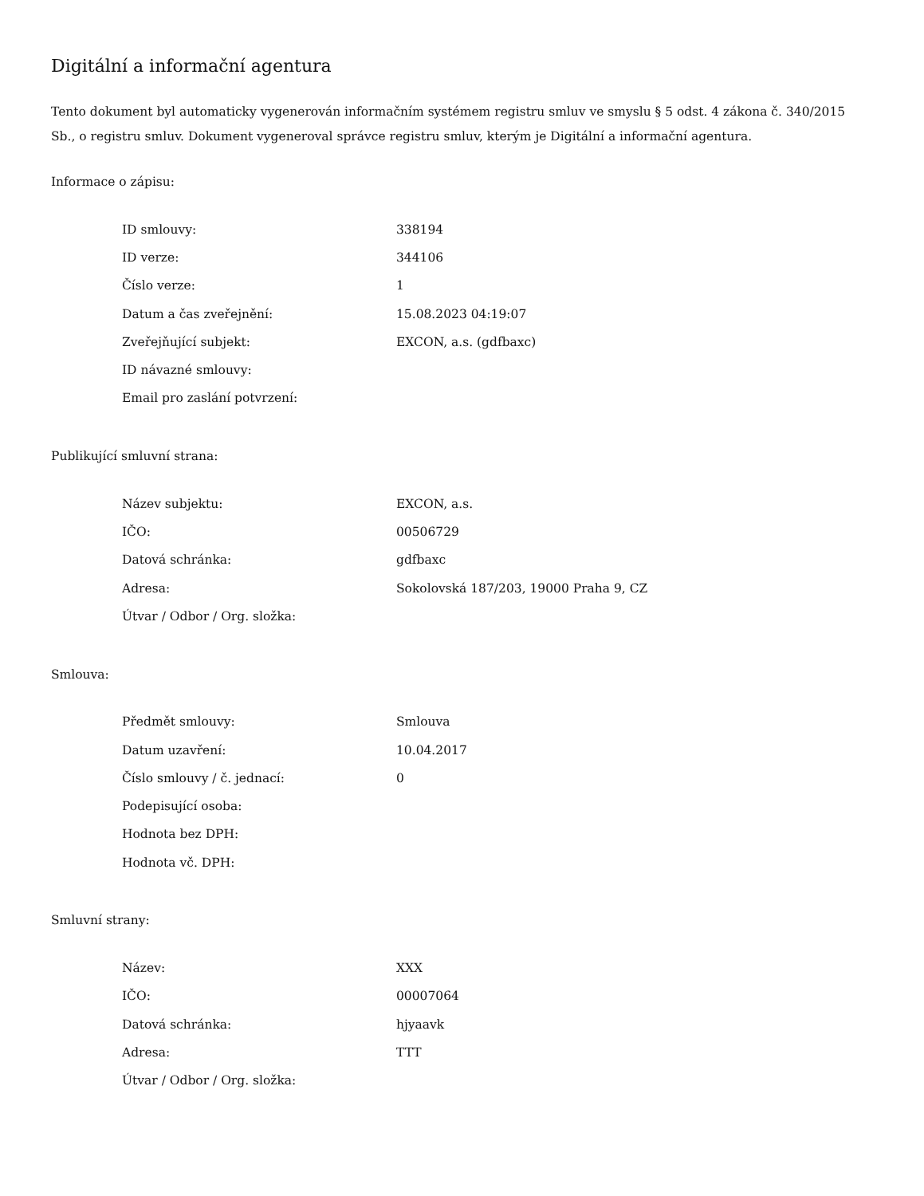Digitální a informační agentura
Tento dokument byl automaticky vygenerován informačním systémem registru smluv ve smyslu § 5 odst. 4 zákona č. 340/2015 Sb., o registru smluv. Dokument vygeneroval správce registru smluv, kterým je Digitální a informační agentura.
Informace o zápisu:
| ID smlouvy: | 338194 |
| ID verze: | 344106 |
| Číslo verze: | 1 |
| Datum a čas zveřejnění: | 15.08.2023 04:19:07 |
| Zveřejňující subjekt: | EXCON, a.s. (gdfbaxc) |
| ID návazné smlouvy: | |
| Email pro zaslání potvrzení: | |
Publikující smluvní strana:
| Název subjektu: | EXCON, a.s. |
| IČO: | 00506729 |
| Datová schránka: | gdfbaxc |
| Adresa: | Sokolovská 187/203, 19000 Praha 9, CZ |
| Útvar / Odbor / Org. složka: | |
Smlouva:
| Předmět smlouvy: | Smlouva |
| Datum uzavření: | 10.04.2017 |
| Číslo smlouvy / č. jednací: | 0 |
| Podepisující osoba: | |
| Hodnota bez DPH: | |
| Hodnota vč. DPH: | |
Smluvní strany:
| Název: | XXX |
| IČO: | 00007064 |
| Datová schránka: | hjyaavk |
| Adresa: | TTT |
| Útvar / Odbor / Org. složka: | |